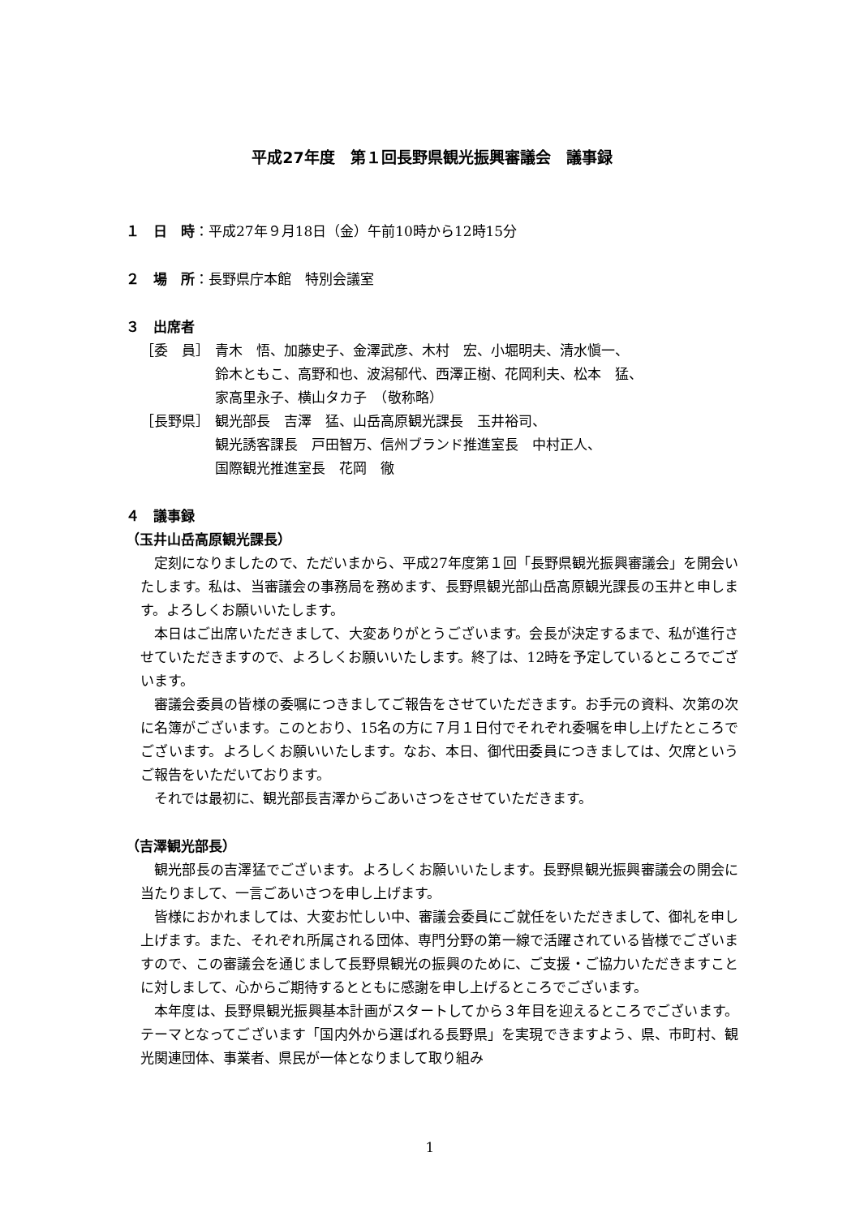平成27年度　第１回長野県観光振興審議会　議事録
１　日　時：平成27年９月18日（金）午前10時から12時15分
２　場　所：長野県庁本館　特別会議室
３　出席者
［委　員］ 青木　悟、加藤史子、金澤武彦、木村　宏、小堀明夫、清水愼一、
鈴木ともこ、高野和也、波潟郁代、西澤正樹、花岡利夫、松本　猛、
家高里永子、横山タカ子　（敬称略）
［長野県］ 観光部長　吉澤　猛、山岳高原観光課長　玉井裕司、
観光誘客課長　戸田智万、信州ブランド推進室長　中村正人、
国際観光推進室長　花岡　徹
４　議事録
（玉井山岳高原観光課長）
定刻になりましたので、ただいまから、平成27年度第１回「長野県観光振興審議会」を開会いたします。私は、当審議会の事務局を務めます、長野県観光部山岳高原観光課長の玉井と申します。よろしくお願いいたします。
本日はご出席いただきまして、大変ありがとうございます。会長が決定するまで、私が進行させていただきますので、よろしくお願いいたします。終了は、12時を予定しているところでございます。
審議会委員の皆様の委嘱につきましてご報告をさせていただきます。お手元の資料、次第の次に名簿がございます。このとおり、15名の方に７月１日付でそれぞれ委嘱を申し上げたところでございます。よろしくお願いいたします。なお、本日、御代田委員につきましては、欠席というご報告をいただいております。
それでは最初に、観光部長吉澤からごあいさつをさせていただきます。
（吉澤観光部長）
観光部長の吉澤猛でございます。よろしくお願いいたします。長野県観光振興審議会の開会に当たりまして、一言ごあいさつを申し上げます。
皆様におかれましては、大変お忙しい中、審議会委員にご就任をいただきまして、御礼を申し上げます。また、それぞれ所属される団体、専門分野の第一線で活躍されている皆様でございますので、この審議会を通じまして長野県観光の振興のために、ご支援・ご協力いただきますことに対しまして、心からご期待するとともに感謝を申し上げるところでございます。
本年度は、長野県観光振興基本計画がスタートしてから３年目を迎えるところでございます。テーマとなってございます「国内外から選ばれる長野県」を実現できますよう、県、市町村、観光関連団体、事業者、県民が一体となりまして取り組み
1